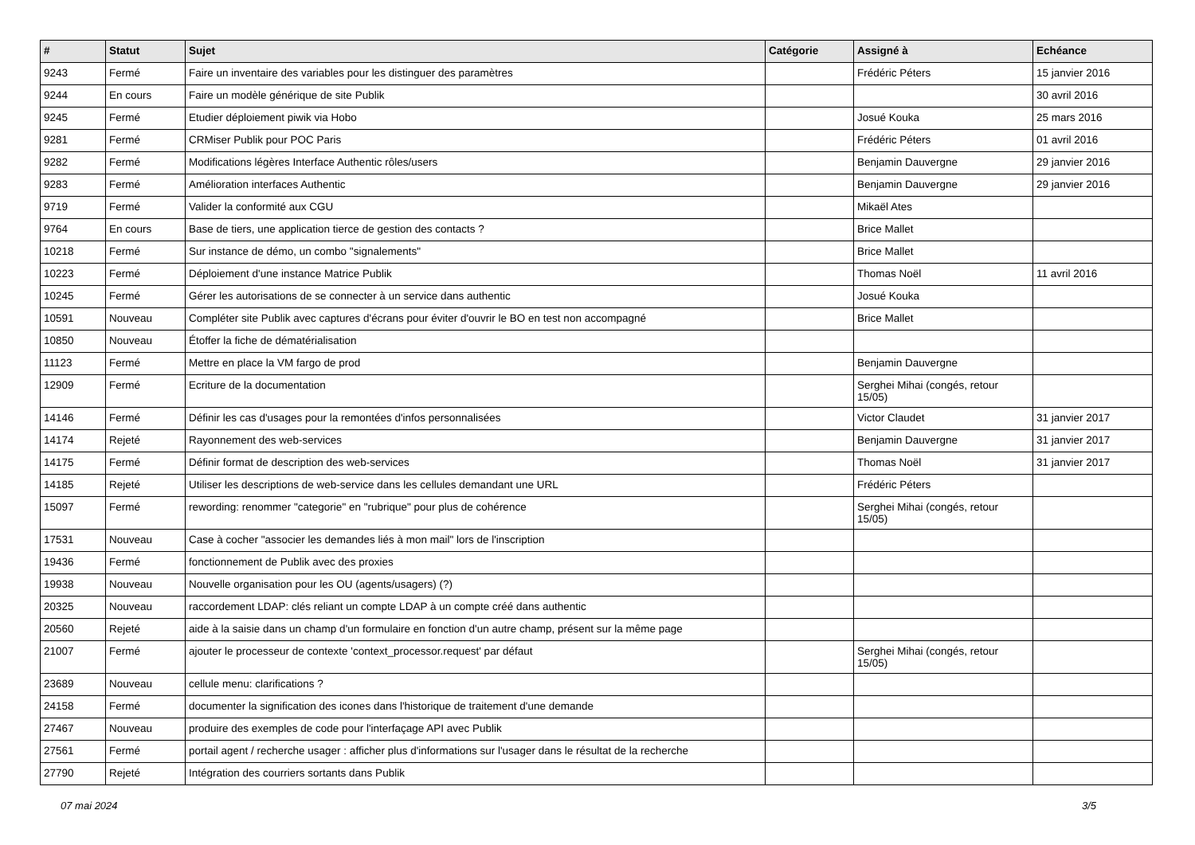| # | Statut | Sujet | Catégorie | Assigné à | Echéance |
| --- | --- | --- | --- | --- | --- |
| 9243 | Fermé | Faire un inventaire des variables pour les distinguer des paramètres | | Frédéric Péters | 15 janvier 2016 |
| 9244 | En cours | Faire un modèle générique de site Publik | | | 30 avril 2016 |
| 9245 | Fermé | Etudier déploiement piwik via Hobo | | Josué Kouka | 25 mars 2016 |
| 9281 | Fermé | CRMiser Publik pour POC Paris | | Frédéric Péters | 01 avril 2016 |
| 9282 | Fermé | Modifications légères Interface Authentic rôles/users | | Benjamin Dauvergne | 29 janvier 2016 |
| 9283 | Fermé | Amélioration interfaces Authentic | | Benjamin Dauvergne | 29 janvier 2016 |
| 9719 | Fermé | Valider la conformité aux CGU | | Mikaël Ates | |
| 9764 | En cours | Base de tiers, une application tierce de gestion des contacts ? | | Brice Mallet | |
| 10218 | Fermé | Sur instance de démo, un combo "signalements" | | Brice Mallet | |
| 10223 | Fermé | Déploiement d'une instance Matrice Publik | | Thomas Noël | 11 avril 2016 |
| 10245 | Fermé | Gérer les autorisations de se connecter à un service dans authentic | | Josué Kouka | |
| 10591 | Nouveau | Compléter site Publik avec captures d'écrans pour éviter d'ouvrir le BO en test non accompagné | | Brice Mallet | |
| 10850 | Nouveau | Étoffer la fiche de dématérialisation | | | |
| 11123 | Fermé | Mettre en place la VM fargo de prod | | Benjamin Dauvergne | |
| 12909 | Fermé | Ecriture de la documentation | | Serghei Mihai (congés, retour 15/05) | |
| 14146 | Fermé | Définir les cas d'usages pour la remontées d'infos personnalisées | | Victor Claudet | 31 janvier 2017 |
| 14174 | Rejeté | Rayonnement des web-services | | Benjamin Dauvergne | 31 janvier 2017 |
| 14175 | Fermé | Définir format de description des web-services | | Thomas Noël | 31 janvier 2017 |
| 14185 | Rejeté | Utiliser les descriptions de web-service dans les cellules demandant une URL | | Frédéric Péters | |
| 15097 | Fermé | rewording: renommer "categorie" en "rubrique" pour plus de cohérence | | Serghei Mihai (congés, retour 15/05) | |
| 17531 | Nouveau | Case à cocher "associer les demandes liés à mon mail" lors de l'inscription | | | |
| 19436 | Fermé | fonctionnement de Publik avec des proxies | | | |
| 19938 | Nouveau | Nouvelle organisation pour les OU (agents/usagers) (?) | | | |
| 20325 | Nouveau | raccordement LDAP: clés reliant un compte LDAP à un compte créé dans authentic | | | |
| 20560 | Rejeté | aide à la saisie dans un champ d'un formulaire en fonction d'un autre champ, présent sur la même page | | | |
| 21007 | Fermé | ajouter le processeur de contexte 'context_processor.request' par défaut | | Serghei Mihai (congés, retour 15/05) | |
| 23689 | Nouveau | cellule menu: clarifications ? | | | |
| 24158 | Fermé | documenter la signification des icones dans l'historique de traitement d'une demande | | | |
| 27467 | Nouveau | produire des exemples de code pour l'interfaçage API avec Publik | | | |
| 27561 | Fermé | portail agent / recherche usager : afficher plus d'informations sur l'usager dans le résultat de la recherche | | | |
| 27790 | Rejeté | Intégration des courriers sortants dans Publik | | | |
07 mai 2024 3/5